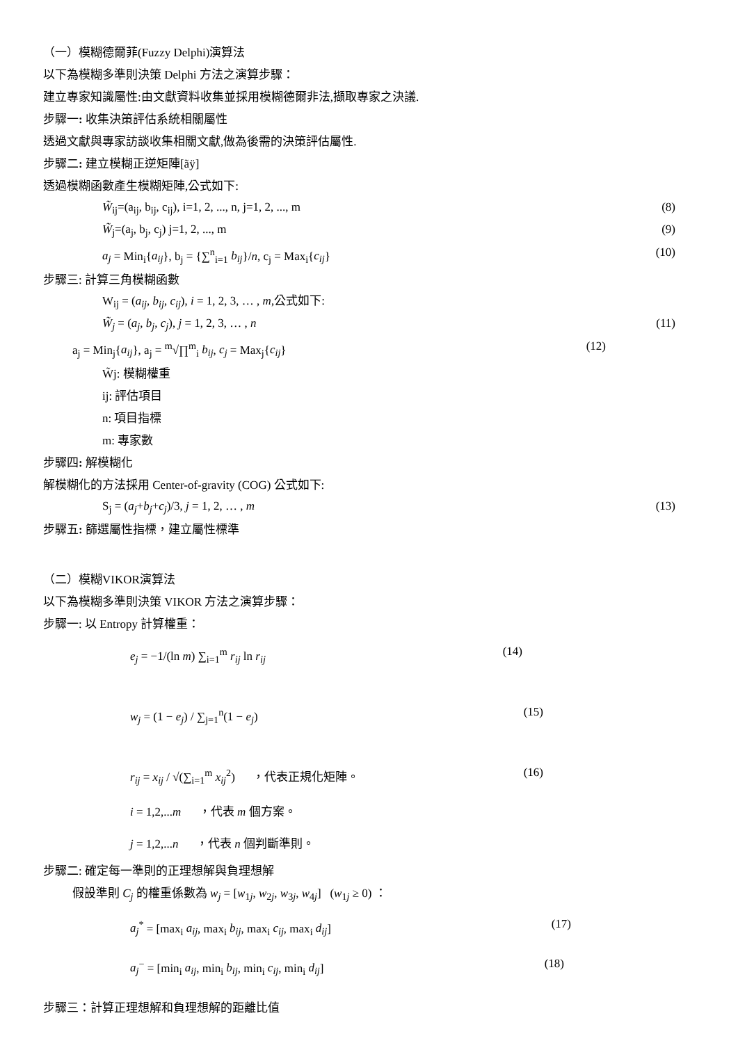（一）模糊德爾菲(Fuzzy Delphi)演算法
以下為模糊多準則決策 Delphi 方法之演算步驟：
建立專家知識屬性:由文獻資料收集並採用模糊德爾非法,擷取專家之決議.
步驟一: 收集決策評估系統相關屬性
透過文獻與專家訪談收集相關文獻,做為後需的決策評估屬性.
步驟二: 建立模糊正逆矩陣[ãÿ]
透過模糊函數產生模糊矩陣,公式如下:
W̃<sub>ij</sub>=(a<sub>ij</sub>, b<sub>ij</sub>, c<sub>ij</sub>), i=1, 2, ..., n, j=1, 2, ..., m (8)
W̃<sub>j</sub>=(a<sub>j</sub>, b<sub>j</sub>, c<sub>j</sub>) j=1, 2, ..., m (9)
a<sub>j</sub> = Min<sub>i</sub>{a<sub>ij</sub>}, b<sub>j</sub> = {∑<sup>n</sup><sub>i=1</sub> b<sub>ij</sub>}/n, c<sub>j</sub> = Max<sub>i</sub>{c<sub>ij</sub>} (10)
步驟三: 計算三角模糊函數
W<sub>ij</sub> = (a<sub>ij</sub>, b<sub>ij</sub>, c<sub>ij</sub>), i = 1, 2, 3, … , m,公式如下:
W̃<sub>j</sub> = (a<sub>j</sub>, b<sub>j</sub>, c<sub>j</sub>), j = 1, 2, 3, … , n (11)
a<sub>j</sub> = Min<sub>j</sub>{a<sub>ij</sub>}, a<sub>j</sub> = <sup>m</sup>√∏<sup>m</sup><sub>i</sub> b<sub>ij</sub>, c<sub>j</sub> = Max<sub>j</sub>{c<sub>ij</sub>} (12)
W̃j: 模糊權重
ij: 評估項目
n: 項目指標
m: 專家數
步驟四: 解模糊化
解模糊化的方法採用 Center-of-gravity (COG) 公式如下:
S<sub>j</sub> = (a<sub>j</sub>+b<sub>j</sub>+c<sub>j</sub>)/3, j = 1, 2, … , m (13)
步驟五: 篩選屬性指標，建立屬性標準
（二）模糊VIKOR演算法
以下為模糊多準則決策 VIKOR 方法之演算步驟：
步驟一: 以 Entropy 計算權重：
e<sub>j</sub> = −1/(ln m) ∑<sub>i=1</sub><sup>m</sup> r<sub>ij</sub> ln r<sub>ij</sub> (14)
w<sub>j</sub> = (1 − e<sub>j</sub>) / ∑<sub>j=1</sub><sup>n</sup>(1 − e<sub>j</sub>) (15)
r<sub>ij</sub> = x<sub>ij</sub> / √(∑<sub>i=1</sub><sup>m</sup> x<sub>ij</sub><sup>2</sup>) ，代表正規化矩陣。 (16)
i = 1,2,...m ，代表 m 個方案。
j = 1,2,...n ，代表 n 個判斷準則。
步驟二: 確定每一準則的正理想解與負理想解
假設準則 C<sub>j</sub> 的權重係數為 w<sub>j</sub> = [w<sub>1j</sub>, w<sub>2j</sub>, w<sub>3j</sub>, w<sub>4j</sub>] (w<sub>1j</sub> ≥ 0) ：
a<sub>j</sub><sup>*</sup> = [max<sub>i</sub> a<sub>ij</sub>, max<sub>i</sub> b<sub>ij</sub>, max<sub>i</sub> c<sub>ij</sub>, max<sub>i</sub> d<sub>ij</sub>] (17)
a<sub>j</sub><sup>−</sup> = [min<sub>i</sub> a<sub>ij</sub>, min<sub>i</sub> b<sub>ij</sub>, min<sub>i</sub> c<sub>ij</sub>, min<sub>i</sub> d<sub>ij</sub>] (18)
步驟三：計算正理想解和負理想解的距離比值